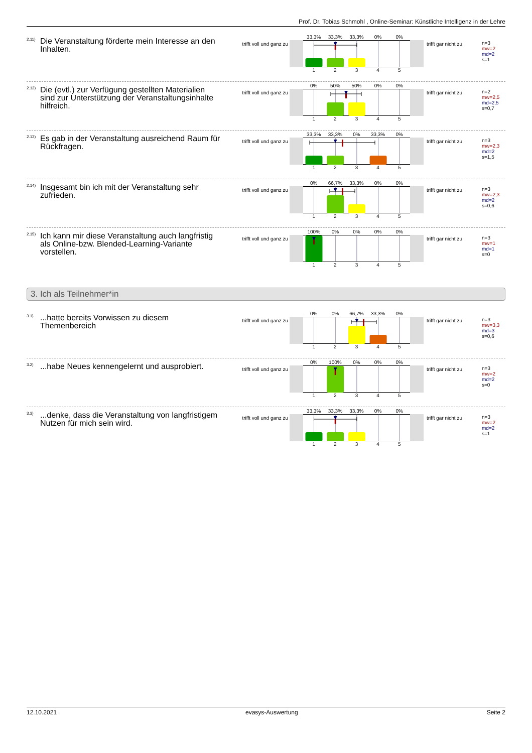Prof. Dr. Tobias Schmohl , Online-Seminar: Künstliche Intelligenz in der Lehre
2.11)
Die Veranstaltung förderte mein Interesse an den Inhalten.
trifft voll und ganz zu
33,3% 33,3% 33,3% 0% 0%
12345
trifft gar nicht zu
n=3
mw=2
md=2
s=1
2.12)
Die (evtl.) zur Verfügung gestellten Materialien sind zur Unterstützung der Veranstaltungsinhalte hilfreich.
trifft voll und ganz zu
0% 50% 50% 0% 0%
12345
trifft gar nicht zu
n=2
mw=2,5
md=2,5
s=0,7
2.13)
Es gab in der Veranstaltung ausreichend Raum für Rückfragen.
trifft voll und ganz zu
33,3% 33,3% 0% 33,3% 0%
12345
trifft gar nicht zu
n=3
mw=2,3
md=2
s=1,5
2.14)
Insgesamt bin ich mit der Veranstaltung sehr zufrieden.
trifft voll und ganz zu
0% 66,7% 33,3% 0% 0%
12345
trifft gar nicht zu
n=3
mw=2,3
md=2
s=0,6
2.15)
Ich kann mir diese Veranstaltung auch langfristig als Online-bzw. Blended-Learning-Variante vorstellen.
trifft voll und ganz zu
100% 0% 0% 0% 0%
12345
trifft gar nicht zu
n=3
mw=1
md=1
s=0
3. Ich als Teilnehmer*in
3.1)
...hatte bereits Vorwissen zu diesem Themenbereich
trifft voll und ganz zu
0% 0% 66,7% 33,3% 0%
12345
trifft gar nicht zu
n=3
mw=3,3
md=3
s=0,6
3.2)
...habe Neues kennengelernt und ausprobiert.
trifft voll und ganz zu
0% 100% 0% 0% 0%
12345
trifft gar nicht zu
n=3
mw=2
md=2
s=0
3.3)
...denke, dass die Veranstaltung von langfristigem Nutzen für mich sein wird.
trifft voll und ganz zu
33,3% 33,3% 33,3% 0% 0%
12345
trifft gar nicht zu
n=3
mw=2
md=2
s=1
12.10.2021 evasys-Auswertung Seite 2